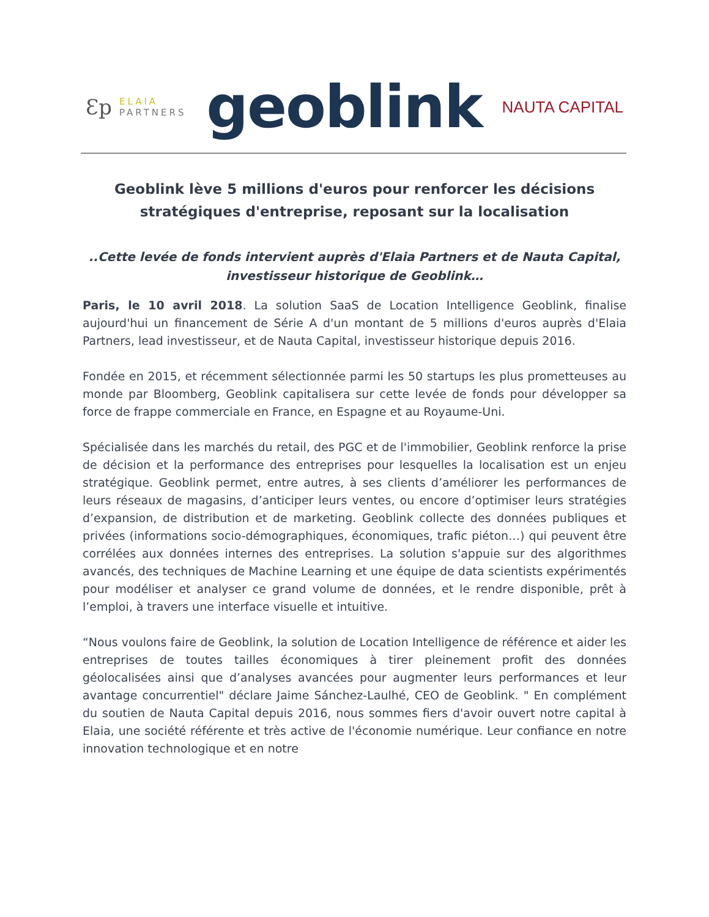Ɛp
ELAIA
PARTNERS
geoblink
NAUTA CAPITAL
Geoblink lève 5 millions d'euros pour renforcer les décisions stratégiques d'entreprise, reposant sur la localisation
..Cette levée de fonds intervient auprès d'Elaia Partners et de Nauta Capital, investisseur historique de Geoblink…
Paris, le 10 avril 2018. La solution SaaS de Location Intelligence Geoblink, finalise aujourd'hui un financement de Série A d'un montant de 5 millions d'euros auprès d'Elaia Partners, lead investisseur, et de Nauta Capital, investisseur historique depuis 2016.
Fondée en 2015, et récemment sélectionnée parmi les 50 startups les plus prometteuses au monde par Bloomberg, Geoblink capitalisera sur cette levée de fonds pour développer sa force de frappe commerciale en France, en Espagne et au Royaume-Uni.
Spécialisée dans les marchés du retail, des PGC et de l'immobilier, Geoblink renforce la prise de décision et la performance des entreprises pour lesquelles la localisation est un enjeu stratégique. Geoblink permet, entre autres, à ses clients d’améliorer les performances de leurs réseaux de magasins, d’anticiper leurs ventes, ou encore d’optimiser leurs stratégies d’expansion, de distribution et de marketing. Geoblink collecte des données publiques et privées (informations socio-démographiques, économiques, trafic piéton…) qui peuvent être corrélées aux données internes des entreprises. La solution s'appuie sur des algorithmes avancés, des techniques de Machine Learning et une équipe de data scientists expérimentés pour modéliser et analyser ce grand volume de données, et le rendre disponible, prêt à l’emploi, à travers une interface visuelle et intuitive.
“Nous voulons faire de Geoblink, la solution de Location Intelligence de référence et aider les entreprises de toutes tailles économiques à tirer pleinement profit des données géolocalisées ainsi que d’analyses avancées pour augmenter leurs performances et leur avantage concurrentiel" déclare Jaime Sánchez-Laulhé, CEO de Geoblink. " En complément du soutien de Nauta Capital depuis 2016, nous sommes fiers d'avoir ouvert notre capital à Elaia, une société référente et très active de l'économie numérique. Leur confiance en notre innovation technologique et en notre